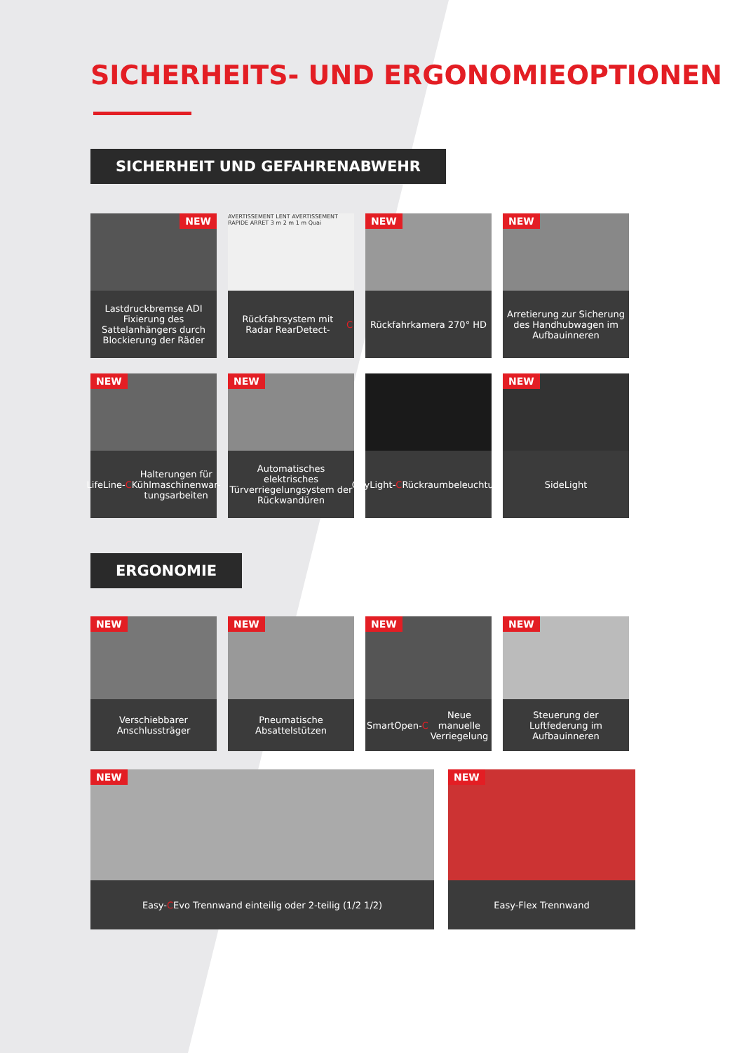SICHERHEITS- UND ERGONOMIEOPTIONEN
SICHERHEIT UND GEFAHRENABWEHR
NEW
Lastdruckbremse ADI Fixierung des Sattelanhängers durch Blockierung der Räder
AVERTISSEMENT LENT AVERTISSEMENT RAPIDE ARRET 3 m 2 m 1 m Quai
Rückfahrsystem mit Radar RearDetect- C
NEW
Rückfahrkamera 270° HD
NEW
Arretierung zur Sicherung des Handhubwagen im Aufbauinneren
NEW
LifeLine- C Halterungen für Kühlmaschinenwar-tungsarbeiten
NEW
Automatisches elektrisches Türverriegelungsystem der Rückwandüren
CityLight- C Rückraumbeleuchtung
NEW
SideLight
ERGONOMIE
NEW
Verschiebbarer Anschlussträger
NEW
Pneumatische Absattelstützen
NEW
SmartOpen- C Neue manuelle Verriegelung
NEW
Steuerung der Luftfederung im Aufbauinneren
NEW
Easy- C Evo Trennwand einteilig oder 2-teilig (1/2 1/2)
NEW
Easy-Flex Trennwand